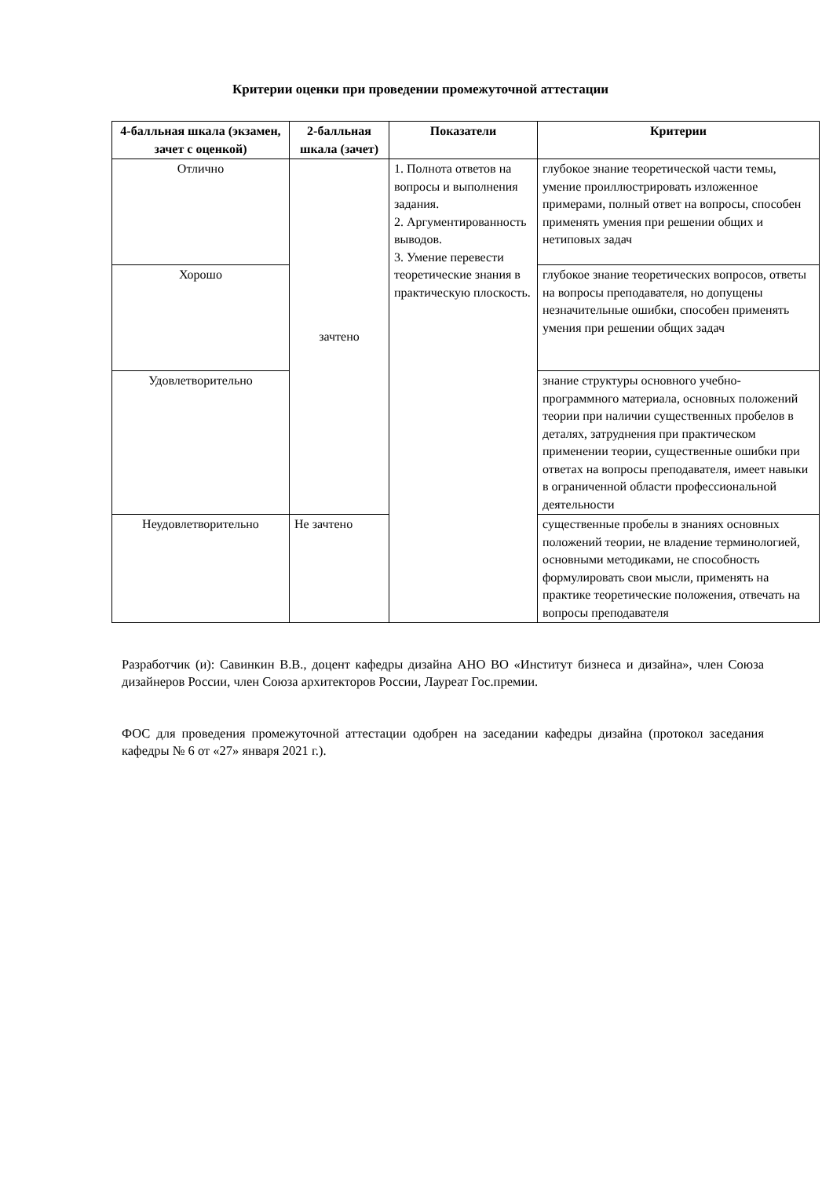Критерии оценки при проведении промежуточной аттестации
| 4-балльная шкала (экзамен, зачет с оценкой) | 2-балльная шкала (зачет) | Показатели | Критерии |
| --- | --- | --- | --- |
| Отлично | зачтено | 1. Полнота ответов на вопросы и выполнения задания. 2. Аргументированность выводов. 3. Умение перевести теоретические знания в практическую плоскость. | глубокое знание теоретической части темы, умение проиллюстрировать изложенное примерами, полный ответ на вопросы, способен применять умения при решении общих и нетиповых задач |
| Хорошо | | | глубокое знание теоретических вопросов, ответы на вопросы преподавателя, но допущены незначительные ошибки, способен применять умения при решении общих задач |
| Удовлетворительно | | | знание структуры основного учебно-программного материала, основных положений теории при наличии существенных пробелов в деталях, затруднения при практическом применении теории, существенные ошибки при ответах на вопросы преподавателя, имеет навыки в ограниченной области профессиональной деятельности |
| Неудовлетворительно | Не зачтено | | существенные пробелы в знаниях основных положений теории, не владение терминологией, основными методиками, не способность формулировать свои мысли, применять на практике теоретические положения, отвечать на вопросы преподавателя |
Разработчик (и): Савинкин В.В., доцент кафедры дизайна АНО ВО «Институт бизнеса и дизайна», член Союза дизайнеров России, член Союза архитекторов России, Лауреат Гос.премии.
ФОС для проведения промежуточной аттестации одобрен на заседании кафедры дизайна (протокол заседания кафедры № 6 от «27» января 2021 г.).